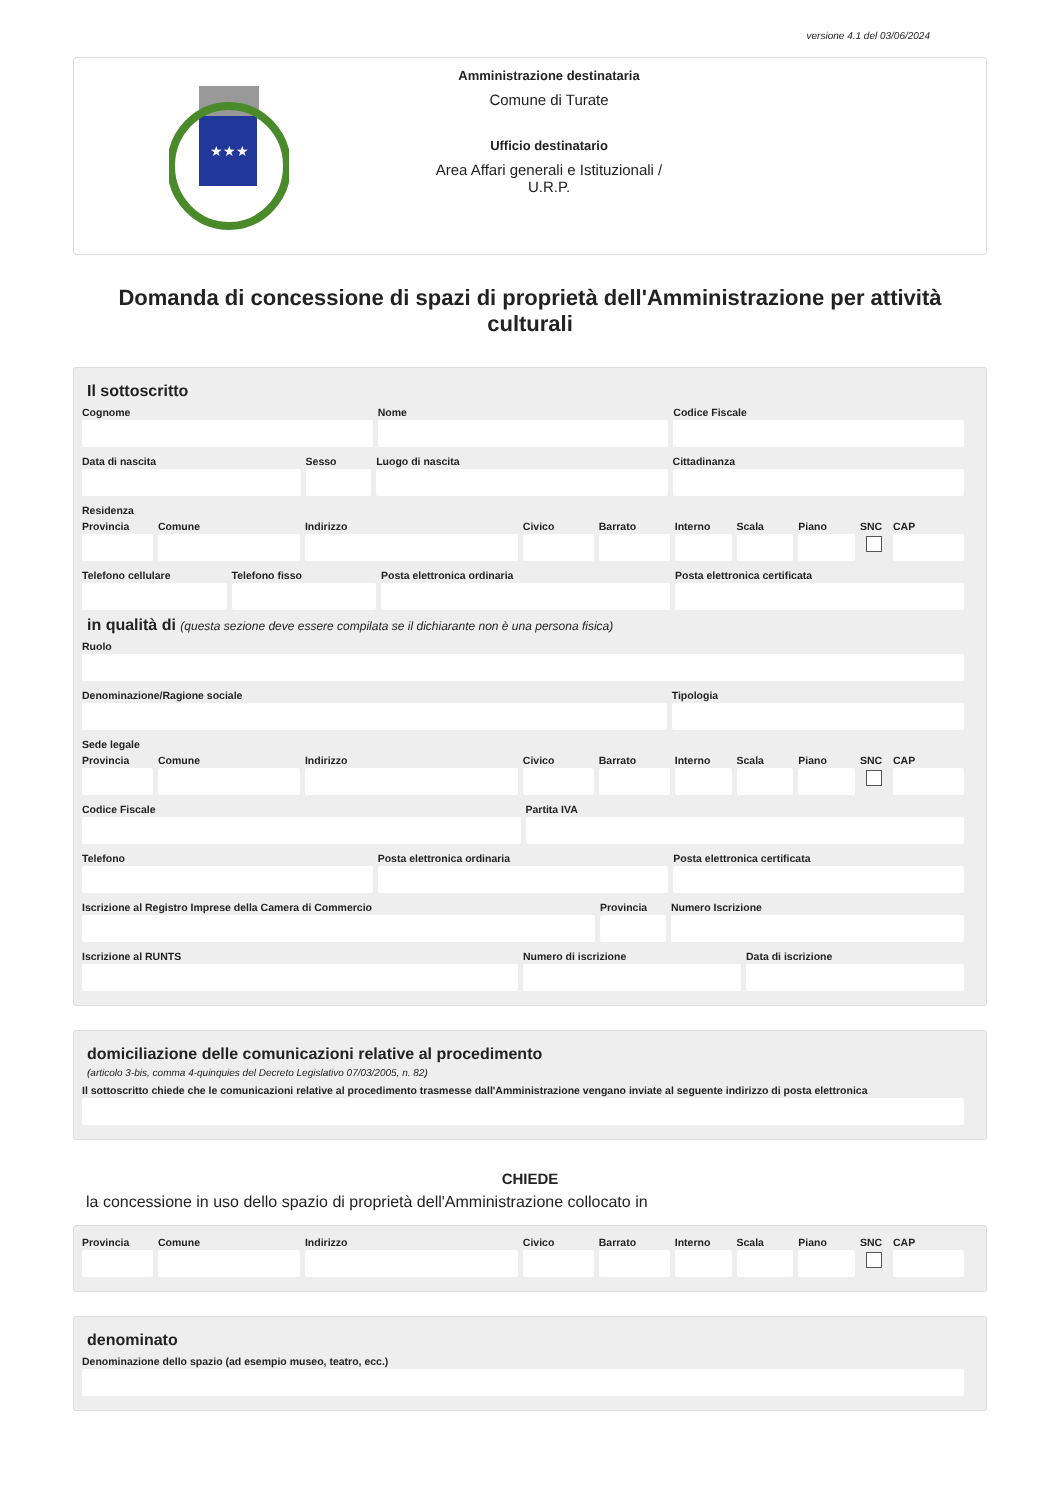versione 4.1 del 03/06/2024
★★★
Amministrazione destinataria
Comune di Turate
Ufficio destinatario
Area Affari generali e Istituzionali /
U.R.P.
Domanda di concessione di spazi di proprietà dell'Amministrazione per attività culturali
Il sottoscritto
Cognome Nome Codice Fiscale
Data di nascita Sesso Luogo di nascita Cittadinanza
Residenza
Provincia Comune Indirizzo Civico Barrato Interno Scala Piano SNC CAP
Telefono cellulare Telefono fisso Posta elettronica ordinaria Posta elettronica certificata
in qualità di (questa sezione deve essere compilata se il dichiarante non è una persona fisica)
Ruolo
Denominazione/Ragione sociale Tipologia
Sede legale
Provincia Comune Indirizzo Civico Barrato Interno Scala Piano SNC CAP
Codice Fiscale Partita IVA
Telefono Posta elettronica ordinaria Posta elettronica certificata
Iscrizione al Registro Imprese della Camera di Commercio
Provincia Numero Iscrizione
Iscrizione al RUNTS Numero di iscrizione Data di iscrizione
domiciliazione delle comunicazioni relative al procedimento
(articolo 3-bis, comma 4-quinquies del Decreto Legislativo 07/03/2005, n. 82)
Il sottoscritto chiede che le comunicazioni relative al procedimento trasmesse dall'Amministrazione vengano inviate al seguente indirizzo di posta elettronica
CHIEDE
la concessione in uso dello spazio di proprietà dell'Amministrazione collocato in
Provincia Comune Indirizzo Civico Barrato Interno Scala Piano SNC CAP
denominato
Denominazione dello spazio (ad esempio museo, teatro, ecc.)